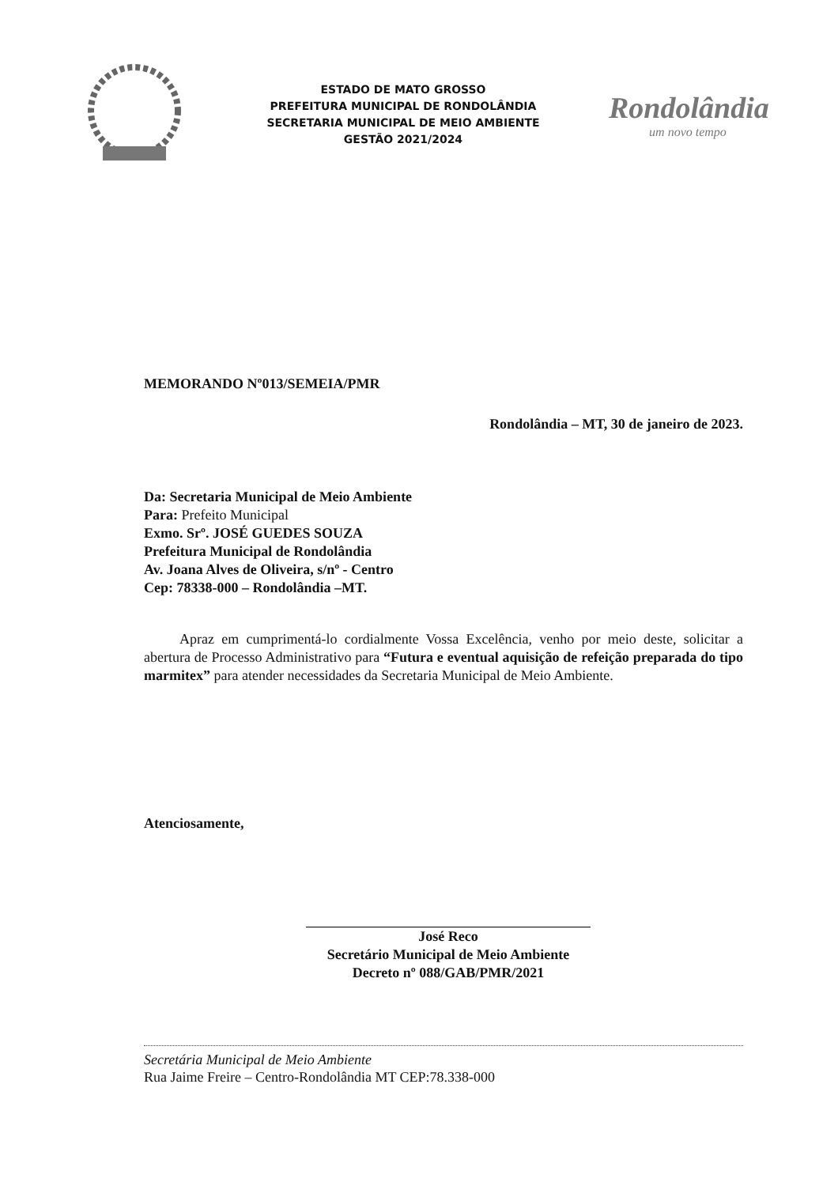ESTADO DE MATO GROSSO
PREFEITURA MUNICIPAL DE RONDOLÂNDIA
SECRETARIA MUNICIPAL DE MEIO AMBIENTE
GESTÃO 2021/2024
Rondolândia
um novo tempo
MEMORANDO Nº013/SEMEIA/PMR
Rondolândia – MT, 30 de janeiro de 2023.
Da: Secretaria Municipal de Meio Ambiente
Para: Prefeito Municipal
Exmo. Srº. JOSÉ GUEDES SOUZA
Prefeitura Municipal de Rondolândia
Av. Joana Alves de Oliveira, s/nº - Centro
Cep: 78338-000 – Rondolândia –MT.
Apraz em cumprimentá-lo cordialmente Vossa Excelência, venho por meio deste, solicitar a abertura de Processo Administrativo para “Futura e eventual aquisição de refeição preparada do tipo marmitex” para atender necessidades da Secretaria Municipal de Meio Ambiente.
Atenciosamente,
José Reco
Secretário Municipal de Meio Ambiente
Decreto nº 088/GAB/PMR/2021
Secretária Municipal de Meio Ambiente
Rua Jaime Freire – Centro-Rondolândia MT CEP:78.338-000